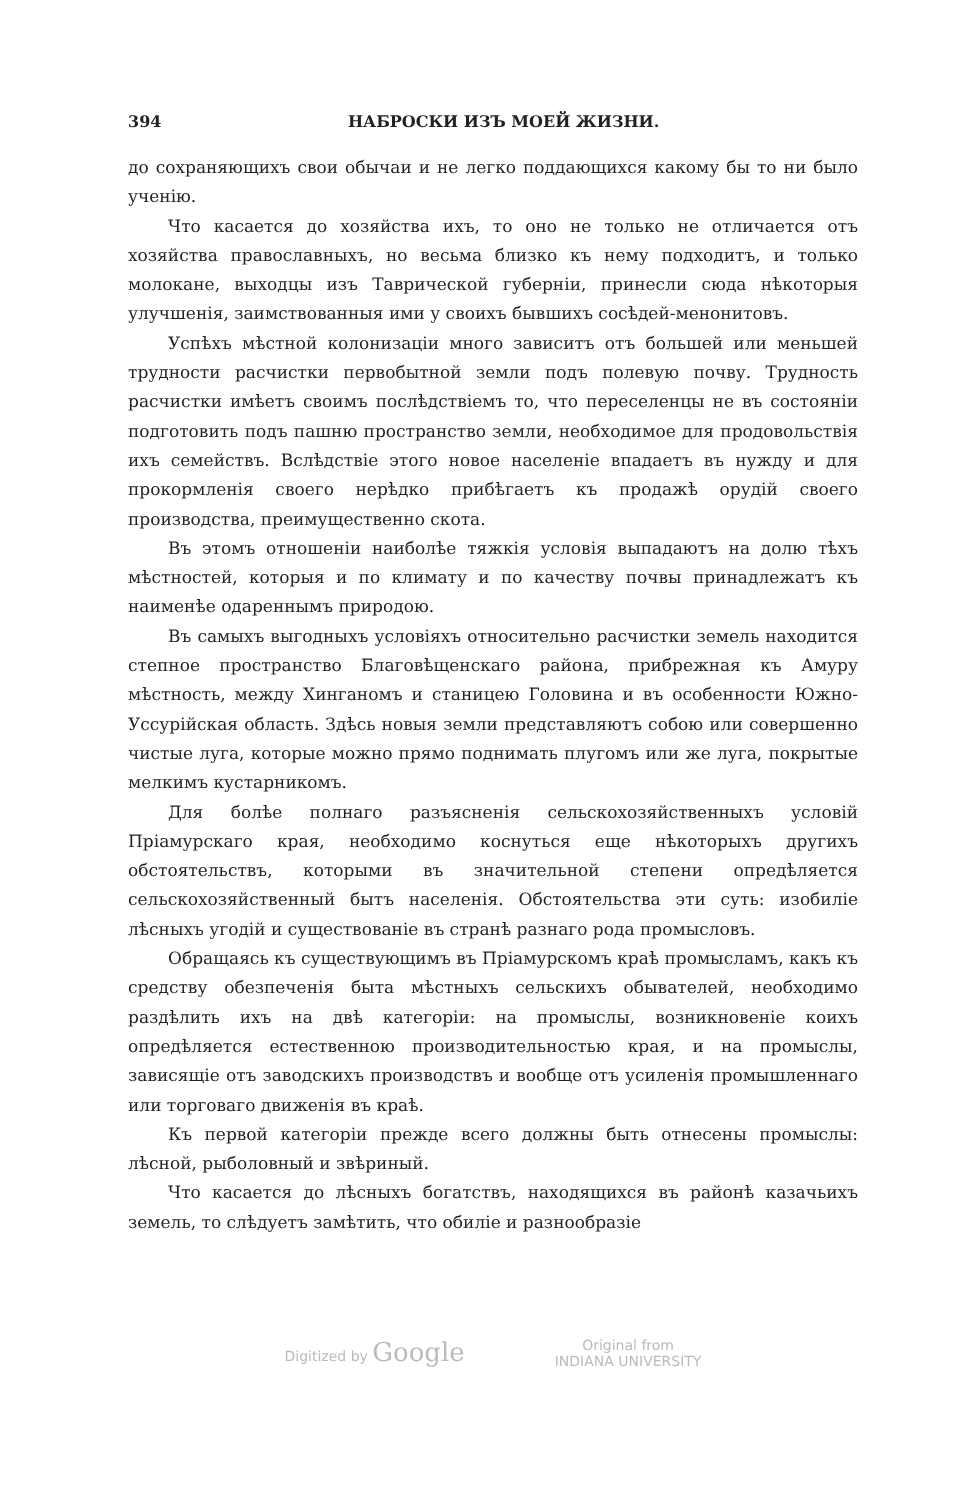394 НАБРОСКИ ИЗЪ МОЕЙ ЖИЗНИ.
до сохраняющихъ свои обычаи и не легко поддающихся какому бы то ни было ученію.
Что касается до хозяйства ихъ, то оно не только не отличается отъ хозяйства православныхъ, но весьма близко къ нему подходитъ, и только молокане, выходцы изъ Таврической губерніи, принесли сюда нѣкоторыя улучшенія, заимствованныя ими у своихъ бывшихъ сосѣдей-менонитовъ.
Успѣхъ мѣстной колонизаціи много зависитъ отъ большей или меньшей трудности расчистки первобытной земли подъ полевую почву. Трудность расчистки имѣетъ своимъ послѣдствіемъ то, что переселенцы не въ состояніи подготовить подъ пашню пространство земли, необходимое для продовольствія ихъ семействъ. Вслѣдствіе этого новое населеніе впадаетъ въ нужду и для прокормленія своего нерѣдко прибѣгаетъ къ продажѣ орудій своего производства, преимущественно скота.
Въ этомъ отношеніи наиболѣе тяжкія условія выпадаютъ на долю тѣхъ мѣстностей, которыя и по климату и по качеству почвы принадлежатъ къ наименѣе одареннымъ природою.
Въ самыхъ выгодныхъ условіяхъ относительно расчистки земель находится степное пространство Благовѣщенскаго района, прибрежная къ Амуру мѣстность, между Хинганомъ и станицею Головина и въ особенности Южно-Уссурійская область. Здѣсь новыя земли представляютъ собою или совершенно чистые луга, которые можно прямо поднимать плугомъ или же луга, покрытые мелкимъ кустарникомъ.
Для болѣе полнаго разъясненія сельскохозяйственныхъ условій Пріамурскаго края, необходимо коснуться еще нѣкоторыхъ другихъ обстоятельствъ, которыми въ значительной степени опредѣляется сельскохозяйственный бытъ населенія. Обстоятельства эти суть: изобиліе лѣсныхъ угодій и существованіе въ странѣ разнаго рода промысловъ.
Обращаясь къ существующимъ въ Пріамурскомъ краѣ промысламъ, какъ къ средству обезпеченія быта мѣстныхъ сельскихъ обывателей, необходимо раздѣлить ихъ на двѣ категоріи: на промыслы, возникновеніе коихъ опредѣляется естественною производительностью края, и на промыслы, зависящіе отъ заводскихъ производствъ и вообще отъ усиленія промышленнаго или торговаго движенія въ краѣ.
Къ первой категоріи прежде всего должны быть отнесены промыслы: лѣсной, рыболовный и звѣриный.
Что касается до лѣсныхъ богатствъ, находящихся въ районѣ казачьихъ земель, то слѣдуетъ замѣтить, что обиліе и разнообразіе
Digitized by Google
Original from
INDIANA UNIVERSITY